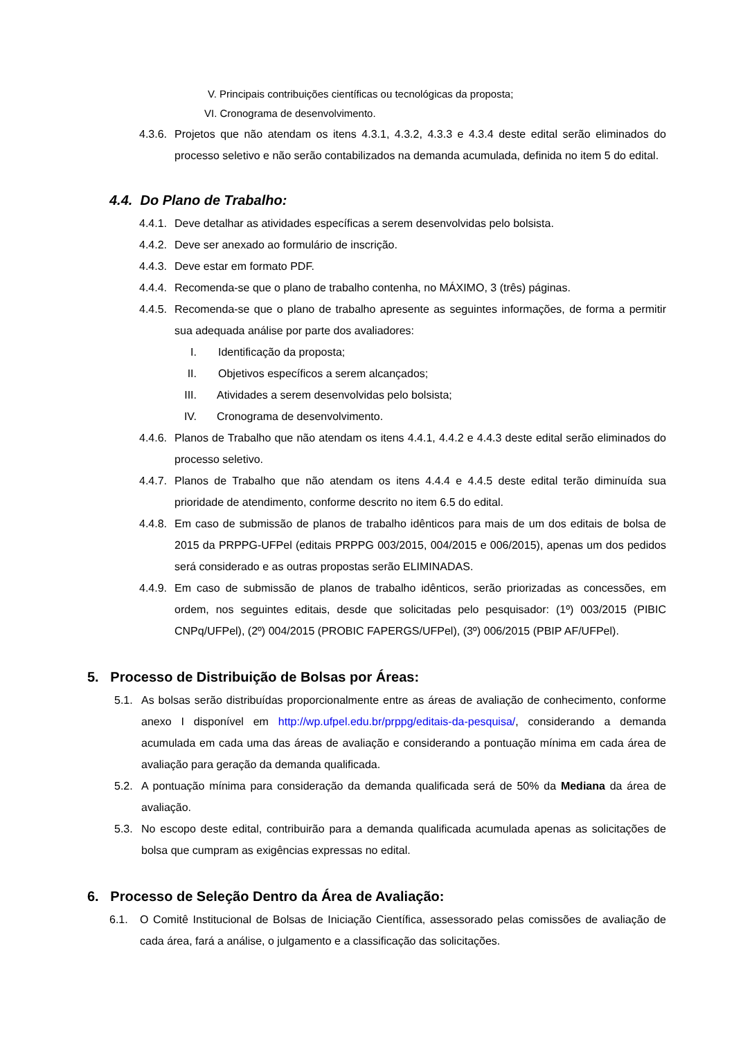V. Principais contribuições científicas ou tecnológicas da proposta;
VI. Cronograma de desenvolvimento.
4.3.6. Projetos que não atendam os itens 4.3.1, 4.3.2, 4.3.3 e 4.3.4 deste edital serão eliminados do processo seletivo e não serão contabilizados na demanda acumulada, definida no item 5 do edital.
4.4. Do Plano de Trabalho:
4.4.1. Deve detalhar as atividades específicas a serem desenvolvidas pelo bolsista.
4.4.2. Deve ser anexado ao formulário de inscrição.
4.4.3. Deve estar em formato PDF.
4.4.4. Recomenda-se que o plano de trabalho contenha, no MÁXIMO, 3 (três) páginas.
4.4.5. Recomenda-se que o plano de trabalho apresente as seguintes informações, de forma a permitir sua adequada análise por parte dos avaliadores:
I. Identificação da proposta;
II. Objetivos específicos a serem alcançados;
III. Atividades a serem desenvolvidas pelo bolsista;
IV. Cronograma de desenvolvimento.
4.4.6. Planos de Trabalho que não atendam os itens 4.4.1, 4.4.2 e 4.4.3 deste edital serão eliminados do processo seletivo.
4.4.7. Planos de Trabalho que não atendam os itens 4.4.4 e 4.4.5 deste edital terão diminuída sua prioridade de atendimento, conforme descrito no item 6.5 do edital.
4.4.8. Em caso de submissão de planos de trabalho idênticos para mais de um dos editais de bolsa de 2015 da PRPPG-UFPel (editais PRPPG 003/2015, 004/2015 e 006/2015), apenas um dos pedidos será considerado e as outras propostas serão ELIMINADAS.
4.4.9. Em caso de submissão de planos de trabalho idênticos, serão priorizadas as concessões, em ordem, nos seguintes editais, desde que solicitadas pelo pesquisador: (1º) 003/2015 (PIBIC CNPq/UFPel), (2º) 004/2015 (PROBIC FAPERGS/UFPel), (3º) 006/2015 (PBIP AF/UFPel).
5. Processo de Distribuição de Bolsas por Áreas:
5.1. As bolsas serão distribuídas proporcionalmente entre as áreas de avaliação de conhecimento, conforme anexo I disponível em http://wp.ufpel.edu.br/prppg/editais-da-pesquisa/, considerando a demanda acumulada em cada uma das áreas de avaliação e considerando a pontuação mínima em cada área de avaliação para geração da demanda qualificada.
5.2. A pontuação mínima para consideração da demanda qualificada será de 50% da Mediana da área de avaliação.
5.3. No escopo deste edital, contribuirão para a demanda qualificada acumulada apenas as solicitações de bolsa que cumpram as exigências expressas no edital.
6. Processo de Seleção Dentro da Área de Avaliação:
6.1. O Comitê Institucional de Bolsas de Iniciação Científica, assessorado pelas comissões de avaliação de cada área, fará a análise, o julgamento e a classificação das solicitações.